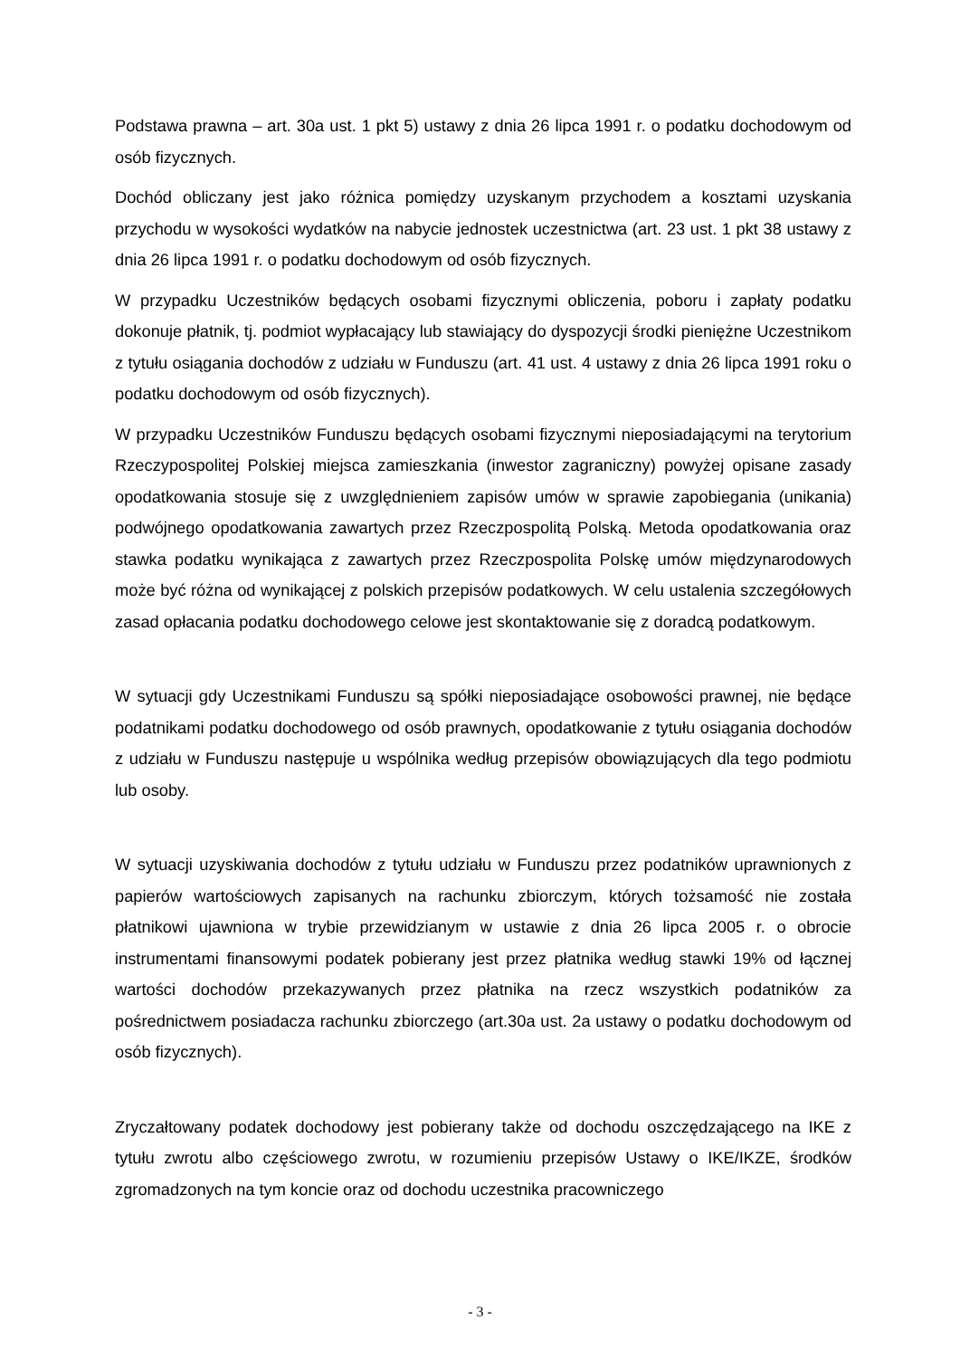Podstawa prawna – art. 30a ust. 1 pkt 5) ustawy z dnia 26 lipca 1991 r. o podatku dochodowym od osób fizycznych.
Dochód obliczany jest jako różnica pomiędzy uzyskanym przychodem a kosztami uzyskania przychodu w wysokości wydatków na nabycie jednostek uczestnictwa (art. 23 ust. 1 pkt 38 ustawy z dnia 26 lipca 1991 r. o podatku dochodowym od osób fizycznych.
W przypadku Uczestników będących osobami fizycznymi obliczenia, poboru i zapłaty podatku dokonuje płatnik, tj. podmiot wypłacający lub stawiający do dyspozycji środki pieniężne Uczestnikom z tytułu osiągania dochodów z udziału w Funduszu (art. 41 ust. 4 ustawy z dnia 26 lipca 1991 roku o podatku dochodowym od osób fizycznych).
W przypadku Uczestników Funduszu będących osobami fizycznymi nieposiadającymi na terytorium Rzeczypospolitej Polskiej miejsca zamieszkania (inwestor zagraniczny) powyżej opisane zasady opodatkowania stosuje się z uwzględnieniem zapisów umów w sprawie zapobiegania (unikania) podwójnego opodatkowania zawartych przez Rzeczpospolitą Polską. Metoda opodatkowania oraz stawka podatku wynikająca z zawartych przez Rzeczpospolita Polskę umów międzynarodowych może być różna od wynikającej z polskich przepisów podatkowych. W celu ustalenia szczegółowych zasad opłacania podatku dochodowego celowe jest skontaktowanie się z doradcą podatkowym.
W sytuacji gdy Uczestnikami Funduszu są spółki nieposiadające osobowości prawnej, nie będące podatnikami podatku dochodowego od osób prawnych, opodatkowanie z tytułu osiągania dochodów z udziału w Funduszu następuje u wspólnika według przepisów obowiązujących dla tego podmiotu lub osoby.
W sytuacji uzyskiwania dochodów z tytułu udziału w Funduszu przez podatników uprawnionych z papierów wartościowych zapisanych na rachunku zbiorczym, których tożsamość nie została płatnikowi ujawniona w trybie przewidzianym w ustawie z dnia 26 lipca 2005 r. o obrocie instrumentami finansowymi podatek pobierany jest przez płatnika według stawki 19% od łącznej wartości dochodów przekazywanych przez płatnika na rzecz wszystkich podatników za pośrednictwem posiadacza rachunku zbiorczego (art.30a ust. 2a ustawy o podatku dochodowym od osób fizycznych).
Zryczałtowany podatek dochodowy jest pobierany także od dochodu oszczędzającego na IKE z tytułu zwrotu albo częściowego zwrotu, w rozumieniu przepisów Ustawy o IKE/IKZE, środków zgromadzonych na tym koncie oraz od dochodu uczestnika pracowniczego
- 3 -